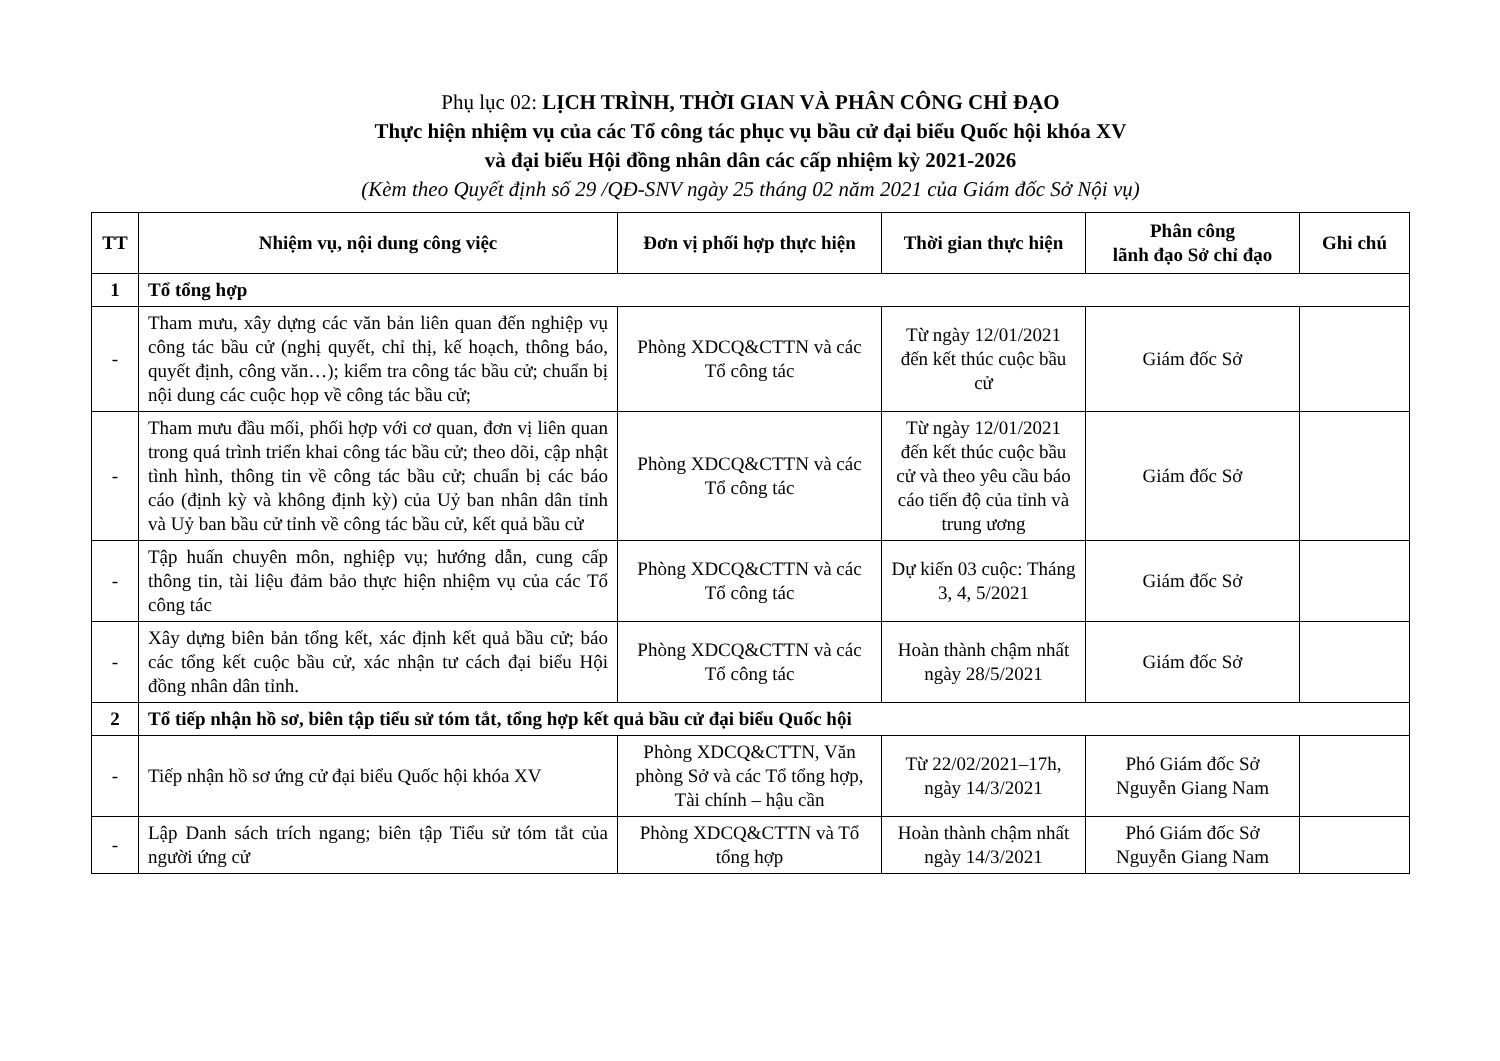Phụ lục 02: LỊCH TRÌNH, THỜI GIAN VÀ PHÂN CÔNG CHỈ ĐẠO
Thực hiện nhiệm vụ của các Tổ công tác phục vụ bầu cử đại biểu Quốc hội khóa XV
và đại biểu Hội đồng nhân dân các cấp nhiệm kỳ 2021-2026
(Kèm theo Quyết định số 29 /QĐ-SNV ngày 25 tháng 02 năm 2021 của Giám đốc Sở Nội vụ)
| TT | Nhiệm vụ, nội dung công việc | Đơn vị phối hợp thực hiện | Thời gian thực hiện | Phân công lãnh đạo Sở chỉ đạo | Ghi chú |
| --- | --- | --- | --- | --- | --- |
| 1 | Tổ tổng hợp | | | | |
| - | Tham mưu, xây dựng các văn bản liên quan đến nghiệp vụ công tác bầu cử (nghị quyết, chỉ thị, kế hoạch, thông báo, quyết định, công văn…); kiểm tra công tác bầu cử; chuẩn bị nội dung các cuộc họp về công tác bầu cử; | Phòng XDCQ&CTTN và các Tổ công tác | Từ ngày 12/01/2021 đến kết thúc cuộc bầu cử | Giám đốc Sở | |
| - | Tham mưu đầu mối, phối hợp với cơ quan, đơn vị liên quan trong quá trình triển khai công tác bầu cử; theo dõi, cập nhật tình hình, thông tin về công tác bầu cử; chuẩn bị các báo cáo (định kỳ và không định kỳ) của Uỷ ban nhân dân tỉnh và Uỷ ban bầu cử tỉnh về công tác bầu cử, kết quả bầu cử | Phòng XDCQ&CTTN và các Tổ công tác | Từ ngày 12/01/2021 đến kết thúc cuộc bầu cử và theo yêu cầu báo cáo tiến độ của tỉnh và trung ương | Giám đốc Sở | |
| - | Tập huấn chuyên môn, nghiệp vụ; hướng dẫn, cung cấp thông tin, tài liệu đảm bảo thực hiện nhiệm vụ của các Tổ công tác | Phòng XDCQ&CTTN và các Tổ công tác | Dự kiến 03 cuộc: Tháng 3, 4, 5/2021 | Giám đốc Sở | |
| - | Xây dựng biên bản tổng kết, xác định kết quả bầu cử; báo các tổng kết cuộc bầu cử, xác nhận tư cách đại biểu Hội đồng nhân dân tỉnh. | Phòng XDCQ&CTTN và các Tổ công tác | Hoàn thành chậm nhất ngày 28/5/2021 | Giám đốc Sở | |
| 2 | Tổ tiếp nhận hồ sơ, biên tập tiểu sử tóm tắt, tổng hợp kết quả bầu cử đại biểu Quốc hội | | | | |
| - | Tiếp nhận hồ sơ ứng cử đại biểu Quốc hội khóa XV | Phòng XDCQ&CTTN, Văn phòng Sở và các Tổ tổng hợp, Tài chính – hậu cần | Từ 22/02/2021–17h, ngày 14/3/2021 | Phó Giám đốc Sở Nguyễn Giang Nam | |
| - | Lập Danh sách trích ngang; biên tập Tiểu sử tóm tắt của người ứng cử | Phòng XDCQ&CTTN và Tổ tổng hợp | Hoàn thành chậm nhất ngày 14/3/2021 | Phó Giám đốc Sở Nguyễn Giang Nam | |